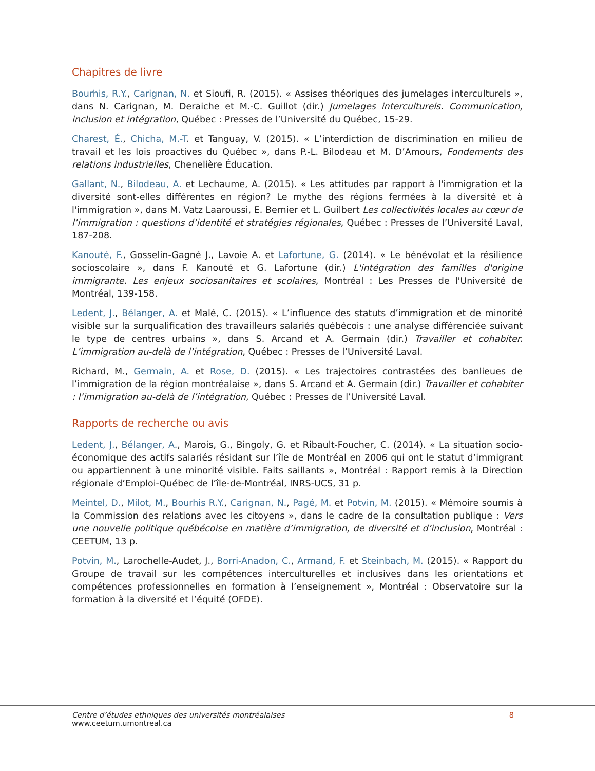Chapitres de livre
Bourhis, R.Y., Carignan, N. et Sioufi, R. (2015). « Assises théoriques des jumelages interculturels », dans N. Carignan, M. Deraiche et M.-C. Guillot (dir.) Jumelages interculturels. Communication, inclusion et intégration, Québec : Presses de l’Université du Québec, 15-29.
Charest, É., Chicha, M.-T. et Tanguay, V. (2015). « L’interdiction de discrimination en milieu de travail et les lois proactives du Québec », dans P.-L. Bilodeau et M. D’Amours, Fondements des relations industrielles, Chenelière Éducation.
Gallant, N., Bilodeau, A. et Lechaume, A. (2015). « Les attitudes par rapport à l'immigration et la diversité sont-elles différentes en région? Le mythe des régions fermées à la diversité et à l'immigration », dans M. Vatz Laaroussi, E. Bernier et L. Guilbert Les collectivités locales au cœur de l’immigration : questions d’identité et stratégies régionales, Québec : Presses de l’Université Laval, 187-208.
Kanouté, F., Gosselin-Gagné J., Lavoie A. et Lafortune, G. (2014). « Le bénévolat et la résilience socioscolaire », dans F. Kanouté et G. Lafortune (dir.) L'intégration des familles d'origine immigrante. Les enjeux sociosanitaires et scolaires, Montréal : Les Presses de l'Université de Montréal, 139-158.
Ledent, J., Bélanger, A. et Malé, C. (2015). « L’influence des statuts d’immigration et de minorité visible sur la surqualification des travailleurs salariés québécois : une analyse différenciée suivant le type de centres urbains », dans S. Arcand et A. Germain (dir.) Travailler et cohabiter. L’immigration au-delà de l’intégration, Québec : Presses de l’Université Laval.
Richard, M., Germain, A. et Rose, D. (2015). « Les trajectoires contrastées des banlieues de l’immigration de la région montréalaise », dans S. Arcand et A. Germain (dir.) Travailler et cohabiter : l’immigration au-delà de l’intégration, Québec : Presses de l’Université Laval.
Rapports de recherche ou avis
Ledent, J., Bélanger, A., Marois, G., Bingoly, G. et Ribault-Foucher, C. (2014). « La situation socio-économique des actifs salariés résidant sur l’île de Montréal en 2006 qui ont le statut d’immigrant ou appartiennent à une minorité visible. Faits saillants », Montréal : Rapport remis à la Direction régionale d’Emploi-Québec de l’île-de-Montréal, INRS-UCS, 31 p.
Meintel, D., Milot, M., Bourhis R.Y., Carignan, N., Pagé, M. et Potvin, M. (2015). « Mémoire soumis à la Commission des relations avec les citoyens », dans le cadre de la consultation publique : Vers une nouvelle politique québécoise en matière d’immigration, de diversité et d’inclusion, Montréal : CEETUM, 13 p.
Potvin, M., Larochelle-Audet, J., Borri-Anadon, C., Armand, F. et Steinbach, M. (2015). « Rapport du Groupe de travail sur les compétences interculturelles et inclusives dans les orientations et compétences professionnelles en formation à l’enseignement », Montréal : Observatoire sur la formation à la diversité et l’équité (OFDE).
Centre d’études ethniques des universités montréalaises
www.ceetum.umontreal.ca
8